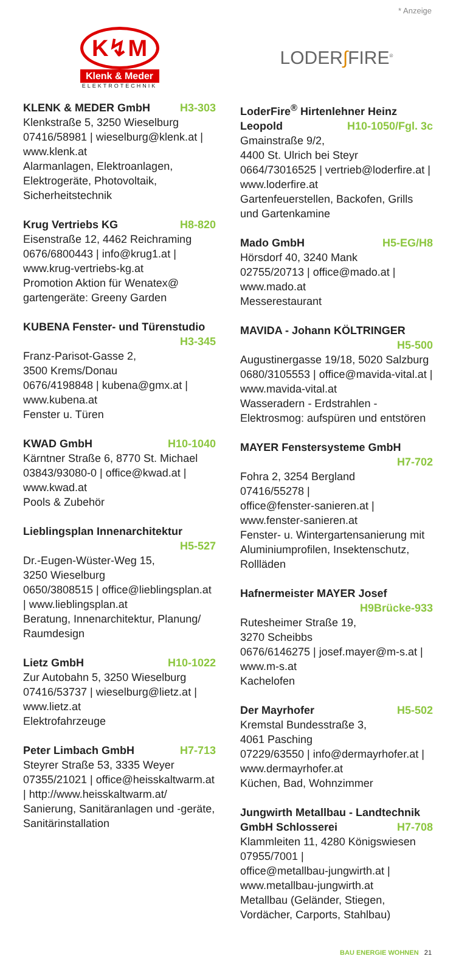* Anzeige
K↯M
Klenk & Meder
ELEKTROTECHNIK
KLENK & MEDER GmbH H3-303
Klenkstraße 5, 3250 Wieselburg
07416/58981 | wieselburg@klenk.at | www.klenk.at
Alarmanlagen, Elektroanlagen, Elektrogeräte, Photovoltaik, Sicherheitstechnik
Krug Vertriebs KG H8-820
Eisenstraße 12, 4462 Reichraming
0676/6800443 | info@krug1.at | www.krug-vertriebs-kg.at
Promotion Aktion für Wenatex@ gartengeräte: Greeny Garden
KUBENA Fenster- und Türenstudio
H3-345
Franz-Parisot-Gasse 2,
3500 Krems/Donau
0676/4198848 | kubena@gmx.at | www.kubena.at
Fenster u. Türen
KWAD GmbH H10-1040
Kärntner Straße 6, 8770 St. Michael
03843/93080-0 | office@kwad.at | www.kwad.at
Pools & Zubehör
Lieblingsplan Innenarchitektur
H5-527
Dr.-Eugen-Wüster-Weg 15,
3250 Wieselburg
0650/3808515 | office@lieblingsplan.at | www.lieblingsplan.at
Beratung, Innenarchitektur, Planung/ Raumdesign
Lietz GmbH H10-1022
Zur Autobahn 5, 3250 Wieselburg
07416/53737 | wieselburg@lietz.at | www.lietz.at
Elektrofahrzeuge
Peter Limbach GmbH H7-713
Steyrer Straße 53, 3335 Weyer
07355/21021 | office@heisskaltwarm.at | http://www.heisskaltwarm.at/
Sanierung, Sanitäranlagen und -geräte, Sanitärinstallation
LODER∫FIRE<sup>®</sup>
LoderFire<sup>®</sup> Hirtenlehner Heinz
Leopold H10-1050/Fgl. 3c
Gmainstraße 9/2,
4400 St. Ulrich bei Steyr
0664/73016525 | vertrieb@loderfire.at | www.loderfire.at
Gartenfeuerstellen, Backofen, Grills und Gartenkamine
Mado GmbH H5-EG/H8
Hörsdorf 40, 3240 Mank
02755/20713 | office@mado.at | www.mado.at
Messerestaurant
MAVIDA - Johann KÖLTRINGER
H5-500
Augustinergasse 19/18, 5020 Salzburg
0680/3105553 | office@mavida-vital.at | www.mavida-vital.at
Wasseradern - Erdstrahlen - Elektrosmog: aufspüren und entstören
MAYER Fenstersysteme GmbH
H7-702
Fohra 2, 3254 Bergland
07416/55278 |
office@fenster-sanieren.at | www.fenster-sanieren.at
Fenster- u. Wintergartensanierung mit Aluminiumprofilen, Insektenschutz, Rollläden
Hafnermeister MAYER Josef
H9Brücke-933
Rutesheimer Straße 19,
3270 Scheibbs
0676/6146275 | josef.mayer@m-s.at | www.m-s.at
Kachelofen
Der Mayrhofer H5-502
Kremstal Bundesstraße 3,
4061 Pasching
07229/63550 | info@dermayrhofer.at | www.dermayrhofer.at
Küchen, Bad, Wohnzimmer
Jungwirth Metallbau - Landtechnik
GmbH Schlosserei H7-708
Klammleiten 11, 4280 Königswiesen
07955/7001 |
office@metallbau-jungwirth.at | www.metallbau-jungwirth.at
Metallbau (Geländer, Stiegen, Vordächer, Carports, Stahlbau)
BAU ENERGIE WOHNEN 21